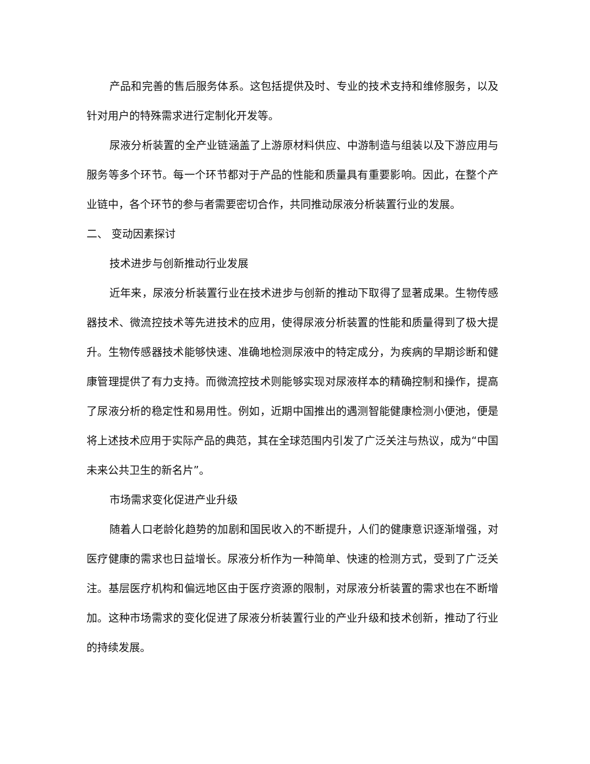产品和完善的售后服务体系。这包括提供及时、专业的技术支持和维修服务，以及针对用户的特殊需求进行定制化开发等。
尿液分析装置的全产业链涵盖了上游原材料供应、中游制造与组装以及下游应用与服务等多个环节。每一个环节都对于产品的性能和质量具有重要影响。因此，在整个产业链中，各个环节的参与者需要密切合作，共同推动尿液分析装置行业的发展。
二、 变动因素探讨
技术进步与创新推动行业发展
近年来，尿液分析装置行业在技术进步与创新的推动下取得了显著成果。生物传感器技术、微流控技术等先进技术的应用，使得尿液分析装置的性能和质量得到了极大提升。生物传感器技术能够快速、准确地检测尿液中的特定成分，为疾病的早期诊断和健康管理提供了有力支持。而微流控技术则能够实现对尿液样本的精确控制和操作，提高了尿液分析的稳定性和易用性。例如，近期中国推出的遇测智能健康检测小便池，便是将上述技术应用于实际产品的典范，其在全球范围内引发了广泛关注与热议，成为“中国未来公共卫生的新名片”。
市场需求变化促进产业升级
随着人口老龄化趋势的加剧和国民收入的不断提升，人们的健康意识逐渐增强，对医疗健康的需求也日益增长。尿液分析作为一种简单、快速的检测方式，受到了广泛关注。基层医疗机构和偏远地区由于医疗资源的限制，对尿液分析装置的需求也在不断增加。这种市场需求的变化促进了尿液分析装置行业的产业升级和技术创新，推动了行业的持续发展。